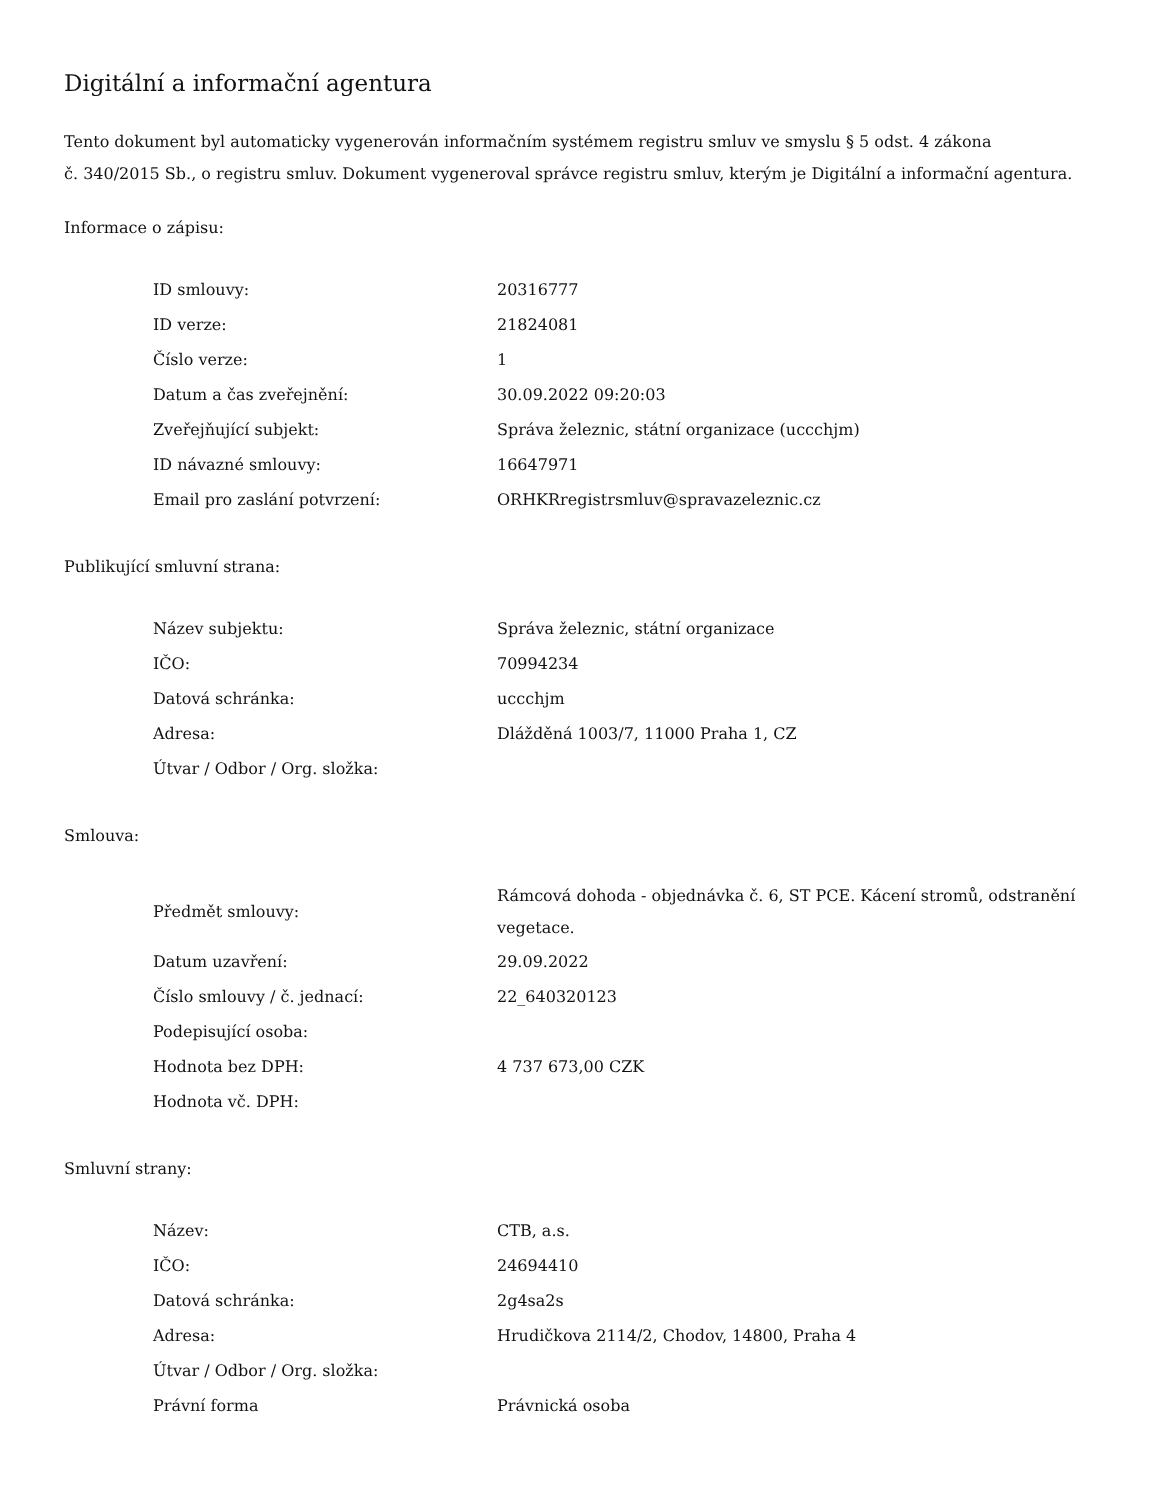Digitální a informační agentura
Tento dokument byl automaticky vygenerován informačním systémem registru smluv ve smyslu § 5 odst. 4 zákona
č. 340/2015 Sb., o registru smluv. Dokument vygeneroval správce registru smluv, kterým je Digitální a informační agentura.
Informace o zápisu:
| ID smlouvy: | 20316777 |
| ID verze: | 21824081 |
| Číslo verze: | 1 |
| Datum a čas zveřejnění: | 30.09.2022 09:20:03 |
| Zveřejňující subjekt: | Správa železnic, státní organizace (uccchjm) |
| ID návazné smlouvy: | 16647971 |
| Email pro zaslání potvrzení: | ORHKRregistrsmluv@spravazeleznic.cz |
Publikující smluvní strana:
| Název subjektu: | Správa železnic, státní organizace |
| IČO: | 70994234 |
| Datová schránka: | uccchjm |
| Adresa: | Dlážděná 1003/7, 11000 Praha 1, CZ |
| Útvar / Odbor / Org. složka: | |
Smlouva:
| Předmět smlouvy: | Rámcová dohoda - objednávka č. 6, ST PCE. Kácení stromů, odstranění vegetace. |
| Datum uzavření: | 29.09.2022 |
| Číslo smlouvy / č. jednací: | 22_640320123 |
| Podepisující osoba: | |
| Hodnota bez DPH: | 4 737 673,00 CZK |
| Hodnota vč. DPH: | |
Smluvní strany:
| Název: | CTB, a.s. |
| IČO: | 24694410 |
| Datová schránka: | 2g4sa2s |
| Adresa: | Hrudičkova 2114/2, Chodov, 14800, Praha 4 |
| Útvar / Odbor / Org. složka: | |
| Právní forma | Právnická osoba |